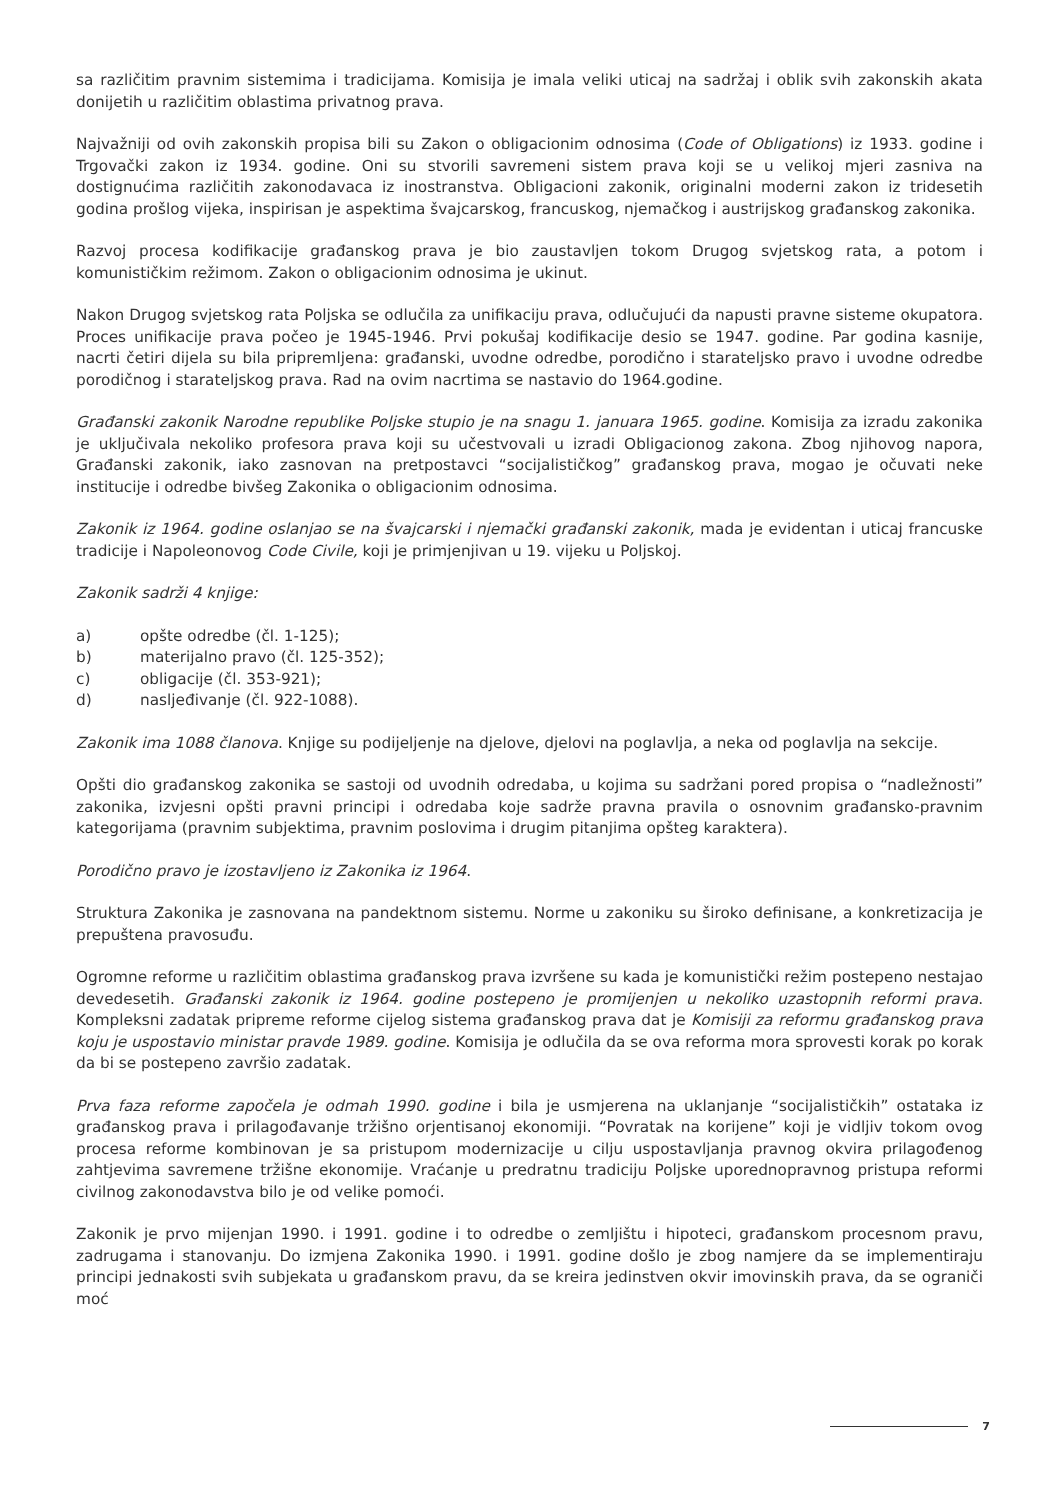sa različitim pravnim sistemima i tradicijama. Komisija je imala veliki uticaj na sadržaj i oblik svih zakonskih akata donijetih u različitim oblastima privatnog prava.
Najvažniji od ovih zakonskih propisa bili su Zakon o obligacionim odnosima (Code of Obligations) iz 1933. godine i Trgovački zakon iz 1934. godine. Oni su stvorili savremeni sistem prava koji se u velikoj mjeri zasniva na dostignućima različitih zakonodavaca iz inostranstva. Obligacioni zakonik, originalni moderni zakon iz tridesetih godina prošlog vijeka, inspirisan je aspektima švajcarskog, francuskog, njemačkog i austrijskog građanskog zakonika.
Razvoj procesa kodifikacije građanskog prava je bio zaustavljen tokom Drugog svjetskog rata, a potom i komunističkim režimom. Zakon o obligacionim odnosima je ukinut.
Nakon Drugog svjetskog rata Poljska se odlučila za unifikaciju prava, odlučujući da napusti pravne sisteme okupatora. Proces unifikacije prava počeo je 1945-1946. Prvi pokušaj kodifikacije desio se 1947. godine. Par godina kasnije, nacrti četiri dijela su bila pripremljena: građanski, uvodne odredbe, porodično i starateljsko pravo i uvodne odredbe porodičnog i starateljskog prava. Rad na ovim nacrtima se nastavio do 1964.godine.
Građanski zakonik Narodne republike Poljske stupio je na snagu 1. januara 1965. godine. Komisija za izradu zakonika je uključivala nekoliko profesora prava koji su učestvovali u izradi Obligacionog zakona. Zbog njihovog napora, Građanski zakonik, iako zasnovan na pretpostavci “socijalističkog” građanskog prava, mogao je očuvati neke institucije i odredbe bivšeg Zakonika o obligacionim odnosima.
Zakonik iz 1964. godine oslanjao se na švajcarski i njemački građanski zakonik, mada je evidentan i uticaj francuske tradicije i Napoleonovog Code Civile, koji je primjenjivan u 19. vijeku u Poljskoj.
Zakonik sadrži 4 knjige:
a) opšte odredbe (čl. 1-125);
b) materijalno pravo (čl. 125-352);
c) obligacije (čl. 353-921);
d) nasljeđivanje (čl. 922-1088).
Zakonik ima 1088 članova. Knjige su podijeljenje na djelove, djelovi na poglavlja, a neka od poglavlja na sekcije.
Opšti dio građanskog zakonika se sastoji od uvodnih odredaba, u kojima su sadržani pored propisa o “nadležnosti” zakonika, izvjesni opšti pravni principi i odredaba koje sadrže pravna pravila o osnovnim građansko-pravnim kategorijama (pravnim subjektima, pravnim poslovima i drugim pitanjima opšteg karaktera).
Porodično pravo je izostavljeno iz Zakonika iz 1964.
Struktura Zakonika je zasnovana na pandektnom sistemu. Norme u zakoniku su široko definisane, a konkretizacija je prepuštena pravosuđu.
Ogromne reforme u različitim oblastima građanskog prava izvršene su kada je komunistički režim postepeno nestajao devedesetih. Građanski zakonik iz 1964. godine postepeno je promijenjen u nekoliko uzastopnih reformi prava. Kompleksni zadatak pripreme reforme cijelog sistema građanskog prava dat je Komisiji za reformu građanskog prava koju je uspostavio ministar pravde 1989. godine. Komisija je odlučila da se ova reforma mora sprovesti korak po korak da bi se postepeno završio zadatak.
Prva faza reforme započela je odmah 1990. godine i bila je usmjerena na uklanjanje “socijalističkih” ostataka iz građanskog prava i prilagođavanje tržišno orjentisanoj ekonomiji. “Povratak na korijene” koji je vidljiv tokom ovog procesa reforme kombinovan je sa pristupom modernizacije u cilju uspostavljanja pravnog okvira prilagođenog zahtjevima savremene tržišne ekonomije. Vraćanje u predratnu tradiciju Poljske uporednopravnog pristupa reformi civilnog zakonodavstva bilo je od velike pomoći.
Zakonik je prvo mijenjan 1990. i 1991. godine i to odredbe o zemljištu i hipoteci, građanskom procesnom pravu, zadrugama i stanovanju. Do izmjena Zakonika 1990. i 1991. godine došlo je zbog namjere da se implementiraju principi jednakosti svih subjekata u građanskom pravu, da se kreira jedinstven okvir imovinskih prava, da se ograniči moć
7